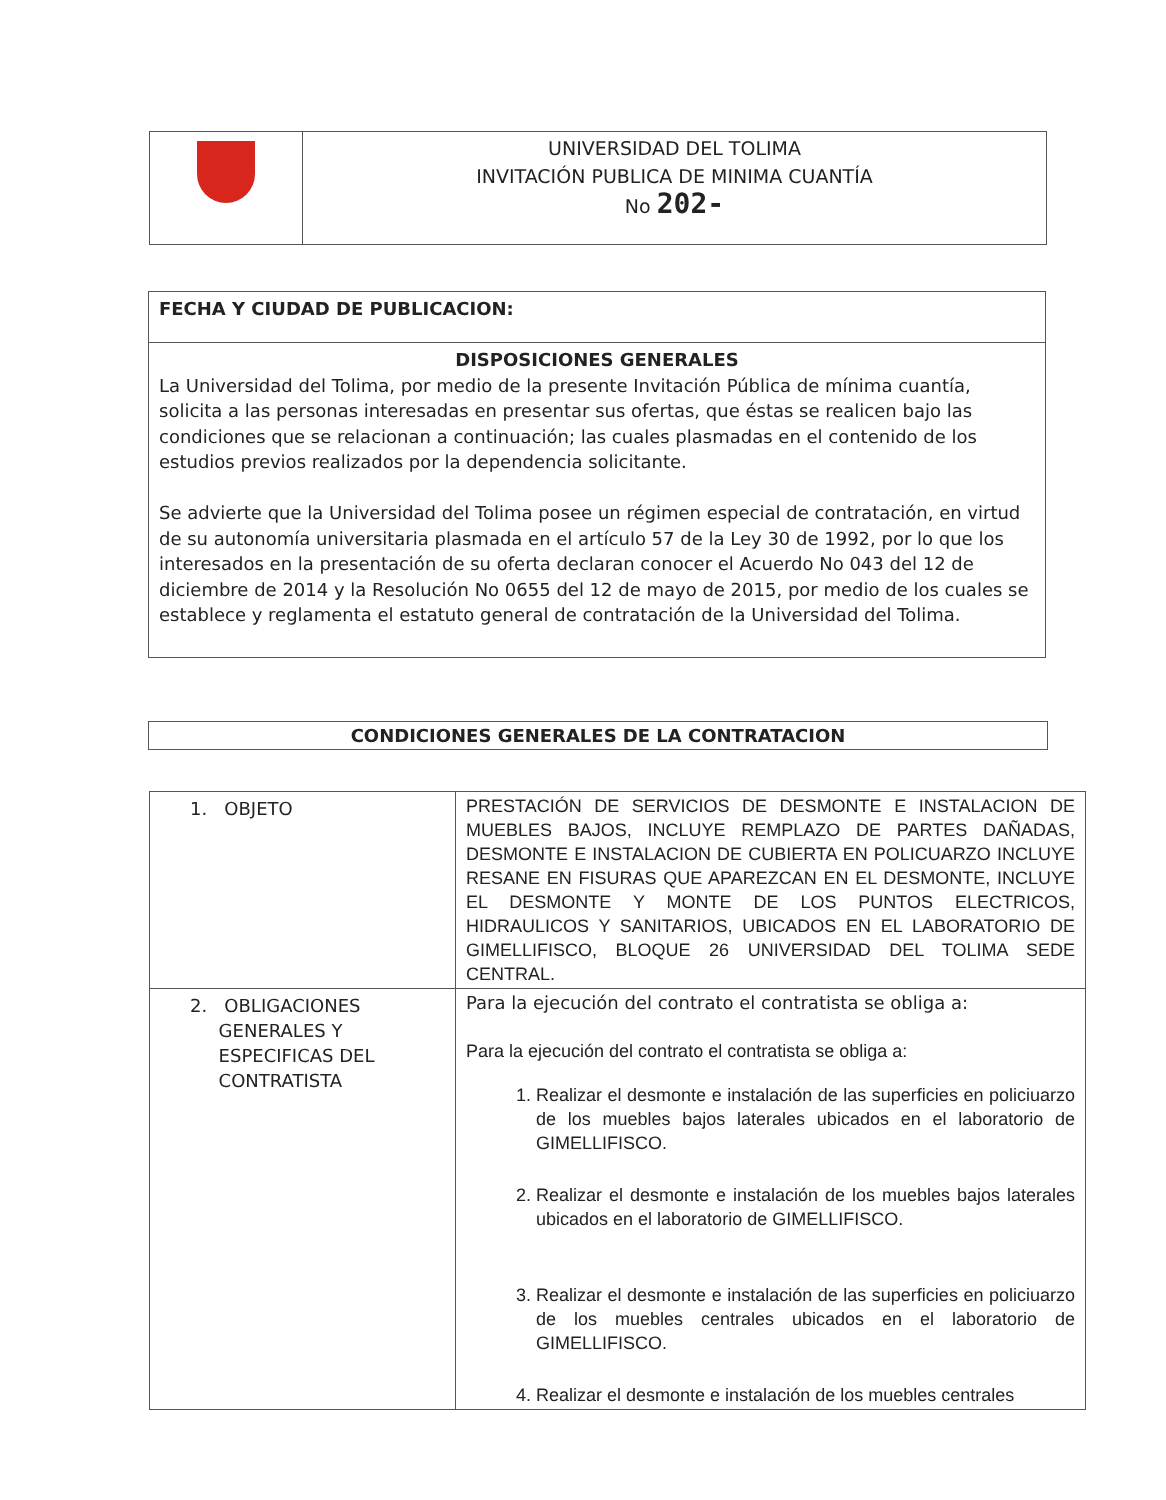| | UNIVERSIDAD DEL TOLIMA INVITACIÓN PUBLICA DE MINIMA CUANTÍA No 202- |
| FECHA Y CIUDAD DE PUBLICACION: |
| DISPOSICIONES GENERALES La Universidad del Tolima, por medio de la presente Invitación Pública de mínima cuantía, solicita a las personas interesadas en presentar sus ofertas, que éstas se realicen bajo las condiciones que se relacionan a continuación; las cuales plasmadas en el contenido de los estudios previos realizados por la dependencia solicitante. Se advierte que la Universidad del Tolima posee un régimen especial de contratación, en virtud de su autonomía universitaria plasmada en el artículo 57 de la Ley 30 de 1992, por lo que los interesados en la presentación de su oferta declaran conocer el Acuerdo No 043 del 12 de diciembre de 2014 y la Resolución No 0655 del 12 de mayo de 2015, por medio de los cuales se establece y reglamenta el estatuto general de contratación de la Universidad del Tolima. |
CONDICIONES GENERALES DE LA CONTRATACION
| 1. OBJETO | PRESTACIÓN DE SERVICIOS DE DESMONTE E INSTALACION DE MUEBLES BAJOS, INCLUYE REMPLAZO DE PARTES DAÑADAS, DESMONTE E INSTALACION DE CUBIERTA EN POLICUARZO INCLUYE RESANE EN FISURAS QUE APAREZCAN EN EL DESMONTE, INCLUYE EL DESMONTE Y MONTE DE LOS PUNTOS ELECTRICOS, HIDRAULICOS Y SANITARIOS, UBICADOS EN EL LABORATORIO DE GIMELLIFISCO, BLOQUE 26 UNIVERSIDAD DEL TOLIMA SEDE CENTRAL. |
| 2. OBLIGACIONES GENERALES Y ESPECIFICAS DEL CONTRATISTA | Para la ejecución del contrato el contratista se obliga a: Para la ejecución del contrato el contratista se obliga a: 1. Realizar el desmonte e instalación de las superficies en policiuarzo de los muebles bajos laterales ubicados en el laboratorio de GIMELLIFISCO. 2. Realizar el desmonte e instalación de los muebles bajos laterales ubicados en el laboratorio de GIMELLIFISCO. 3. Realizar el desmonte e instalación de las superficies en policiuarzo de los muebles centrales ubicados en el laboratorio de GIMELLIFISCO. 4. Realizar el desmonte e instalación de los muebles centrales |